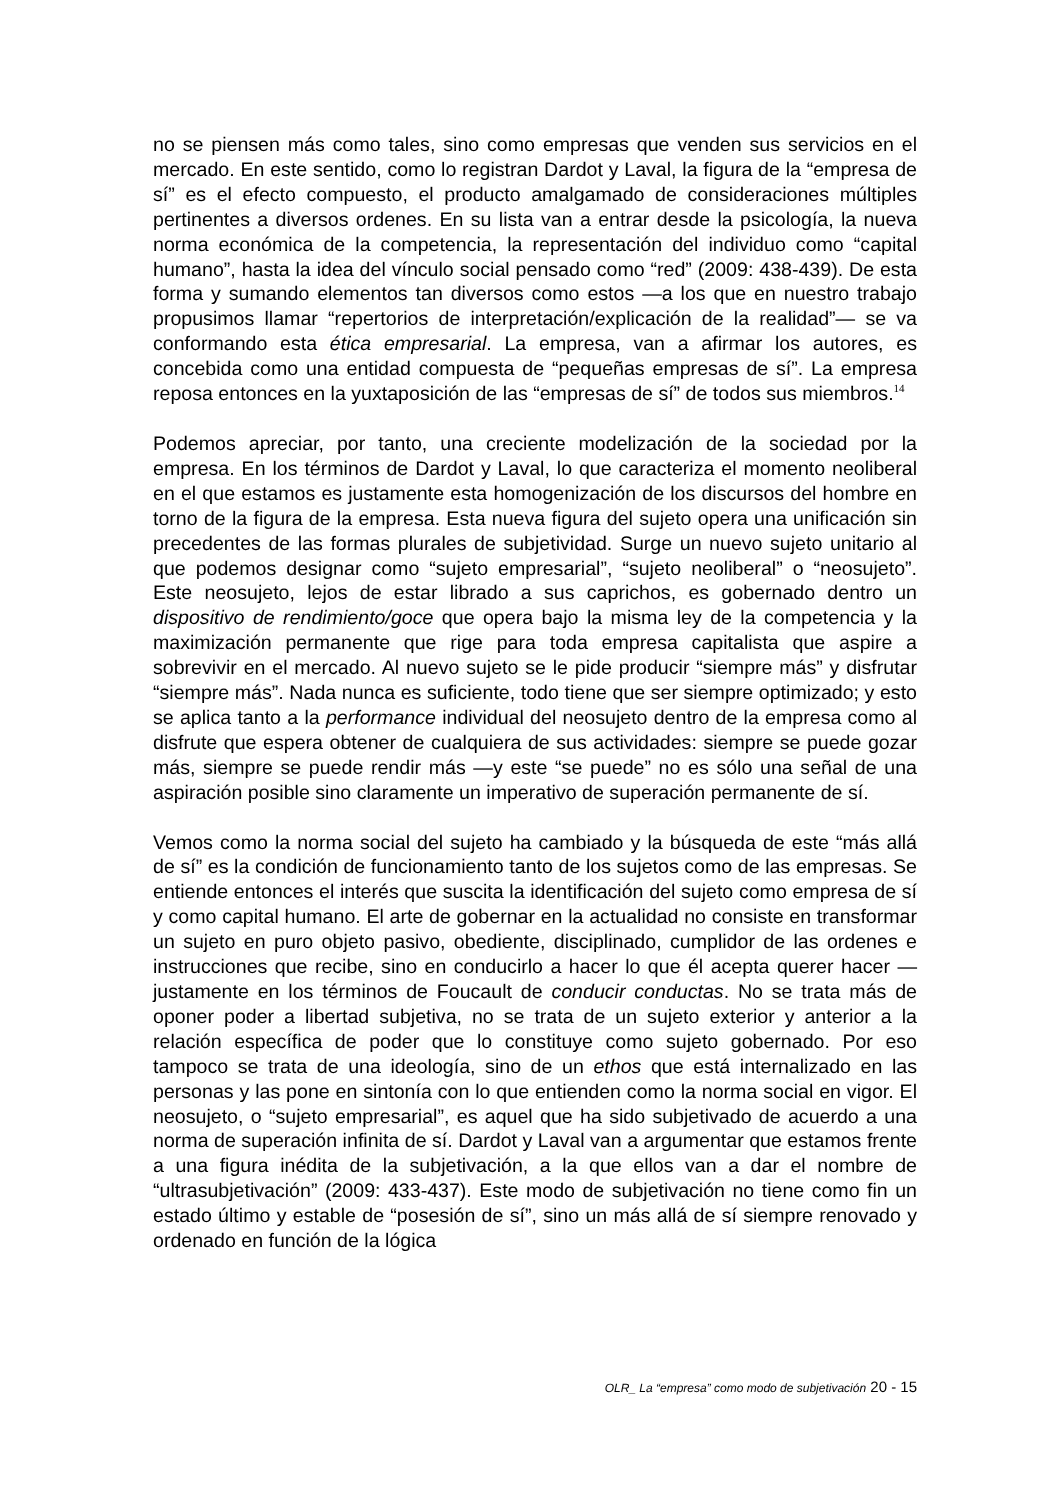no se piensen más como tales, sino como empresas que venden sus servicios en el mercado. En este sentido, como lo registran Dardot y Laval, la figura de la “empresa de sí” es el efecto compuesto, el producto amalgamado de consideraciones múltiples pertinentes a diversos ordenes. En su lista van a entrar desde la psicología, la nueva norma económica de la competencia, la representación del individuo como “capital humano”, hasta la idea del vínculo social pensado como “red” (2009: 438-439). De esta forma y sumando elementos tan diversos como estos —a los que en nuestro trabajo propusimos llamar “repertorios de interpretación/explicación de la realidad”— se va conformando esta ética empresarial. La empresa, van a afirmar los autores, es concebida como una entidad compuesta de “pequeñas empresas de sí”. La empresa reposa entonces en la yuxtaposición de las “empresas de sí” de todos sus miembros.<sup>14</sup>
Podemos apreciar, por tanto, una creciente modelización de la sociedad por la empresa. En los términos de Dardot y Laval, lo que caracteriza el momento neoliberal en el que estamos es justamente esta homogenización de los discursos del hombre en torno de la figura de la empresa. Esta nueva figura del sujeto opera una unificación sin precedentes de las formas plurales de subjetividad. Surge un nuevo sujeto unitario al que podemos designar como “sujeto empresarial”, “sujeto neoliberal” o “neosujeto”. Este neosujeto, lejos de estar librado a sus caprichos, es gobernado dentro un dispositivo de rendimiento/goce que opera bajo la misma ley de la competencia y la maximización permanente que rige para toda empresa capitalista que aspire a sobrevivir en el mercado. Al nuevo sujeto se le pide producir “siempre más” y disfrutar “siempre más”. Nada nunca es suficiente, todo tiene que ser siempre optimizado; y esto se aplica tanto a la performance individual del neosujeto dentro de la empresa como al disfrute que espera obtener de cualquiera de sus actividades: siempre se puede gozar más, siempre se puede rendir más —y este “se puede” no es sólo una señal de una aspiración posible sino claramente un imperativo de superación permanente de sí.
Vemos como la norma social del sujeto ha cambiado y la búsqueda de este “más allá de sí” es la condición de funcionamiento tanto de los sujetos como de las empresas. Se entiende entonces el interés que suscita la identificación del sujeto como empresa de sí y como capital humano. El arte de gobernar en la actualidad no consiste en transformar un sujeto en puro objeto pasivo, obediente, disciplinado, cumplidor de las ordenes e instrucciones que recibe, sino en conducirlo a hacer lo que él acepta querer hacer —justamente en los términos de Foucault de conducir conductas. No se trata más de oponer poder a libertad subjetiva, no se trata de un sujeto exterior y anterior a la relación específica de poder que lo constituye como sujeto gobernado. Por eso tampoco se trata de una ideología, sino de un ethos que está internalizado en las personas y las pone en sintonía con lo que entienden como la norma social en vigor. El neosujeto, o “sujeto empresarial”, es aquel que ha sido subjetivado de acuerdo a una norma de superación infinita de sí. Dardot y Laval van a argumentar que estamos frente a una figura inédita de la subjetivación, a la que ellos van a dar el nombre de “ultrasubjetivación” (2009: 433-437). Este modo de subjetivación no tiene como fin un estado último y estable de “posesión de sí”, sino un más allá de sí siempre renovado y ordenado en función de la lógica
OLR_ La “empresa” como modo de subjetivación 20 - 15